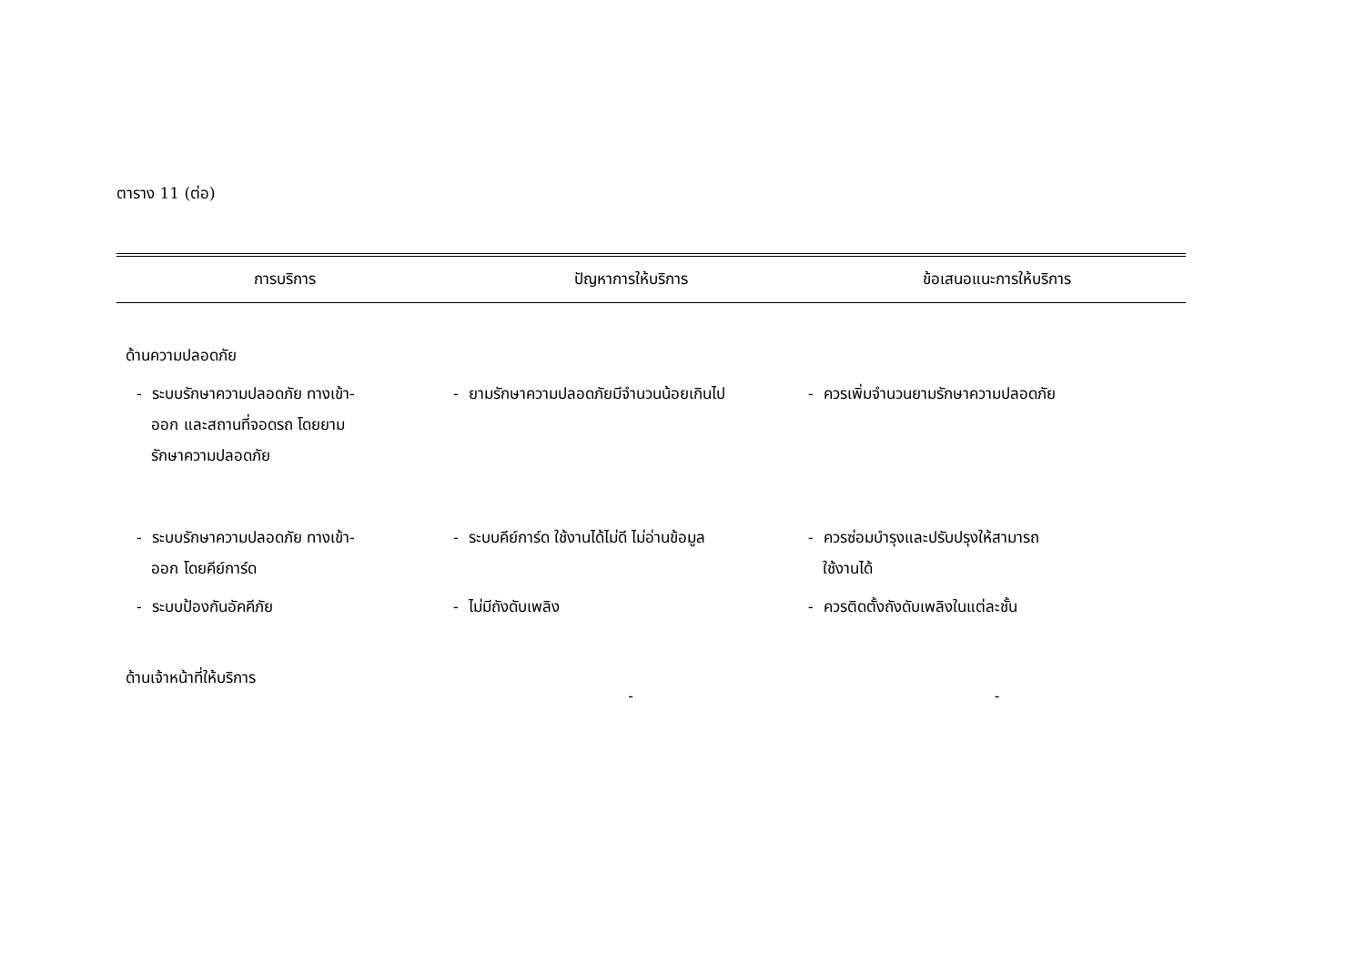ตาราง 11 (ต่อ)
| การบริการ | ปัญหาการให้บริการ | ข้อเสนอแนะการให้บริการ |
| --- | --- | --- |
| ด้านความปลอดภัย | | |
| - ระบบรักษาความปลอดภัย ทางเข้า- ออก และสถานที่จอดรถ โดยยาม รักษาความปลอดภัย | - ยามรักษาความปลอดภัยมีจำนวนน้อยเกินไป | - ควรเพิ่มจำนวนยามรักษาความปลอดภัย |
| - ระบบรักษาความปลอดภัย ทางเข้า- ออก โดยคีย์การ์ด | - ระบบคีย์การ์ด ใช้งานได้ไม่ดี ไม่อ่านข้อมูล | - ควรซ่อมบำรุงและปรับปรุงให้สามารถ ใช้งานได้ |
| - ระบบป้องกันอัคคีภัย | - ไม่มีถังดับเพลิง | - ควรติดตั้งถังดับเพลิงในแต่ละชั้น |
| ด้านเจ้าหน้าที่ให้บริการ | - | - |